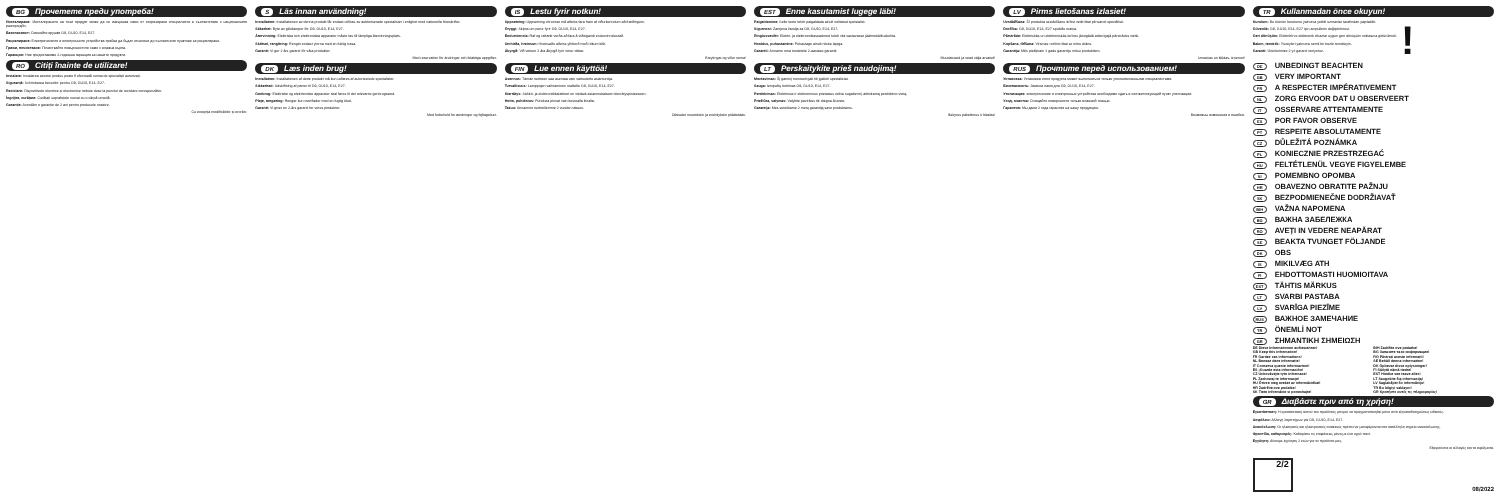BG Прочетете преди употреба!
Инсталиране: Инсталирането на този продукт може да се извършва само от оторизирани специалисти в съответствие с националните разпоредби.
Безопасност: Сменяйте крушки G9, GU10, E14, E27.
Рециклиране: Електрическите и електронните устройства трябва да бъдат отнесени до съответните пунктове за рециклиране.
Грижи, почистване: Почиствайте повърхностите само с влажна кърпа.
Гаранция: Ние предоставяме 2-годишна гаранция за нашите продукти.
RO Citiți înainte de utilizare!
Instalare: Instalarea acestui produs poate fi efectuată numai de specialiști autorizați.
Siguranță: Schimbarea becurilor pentru G9, GU10, E14, E27.
Reciclare: Dispozitivele electrice și electronice trebuie duse la punctul de reciclare corespunzător.
Îngrijire, curățare: Curățați suprafețele numai cu o cârpă umedă.
Garanție: Acordăm o garanție de 2 ani pentru produsele noastre.
Cu excepția modificărilor și erorilor.
S Läs innan användning!
Installation: Installationen av denna produkt får endast utföras av auktoriserade specialister i enlighet med nationella föreskrifter.
Säkerhet: Byte av glödlampor för G9, GU10, E14, E27.
Återvinning: Elektriska och elektroniska apparater måste tas till lämpliga återvinningsplats.
Skötsel, rengöring: Rengör endast ytorna med en fuktig trasa.
Garanti: Vi ger 2 års garanti för våra produkter.
Med reservation för ändringar och felaktiga uppgifter.
DK Læs inden brug!
Installation: Installationen af dette produkt må kun udføres af autoriserede specialister.
Sikkerhed: Udskiftning af pærer til G9, GU10, E14, E27.
Genbrug: Elektriske og elektroniske apparater skal føres til det relevante genbrugssted.
Pleje, rengøring: Rengør kun overflader med en fugtig klud.
Garanti: Vi giver en 2-års garanti for vores produkter.
Med forbehold for ændringer og fejltagelser.
IS Lestu fyrir notkun!
Uppsetning: Uppsetning vörunnar má aðeins fara fram af viðurkenndum sérfræðingum.
Öryggi: Skipta um perur fyrir G9, GU10, E14, E27.
Endurvinnsla: Raf og rafræki verða að fara á viðeigandi endurvinnslustað.
Umhirða, hreinsun: Hreinsaðu aðeins yfirborð með rökum klút.
Ábyrgð: Við veitum 2 ára ábyrgð fyrir vörur okkar.
Breytingar og villur nema!
FIN Lue ennen käyttöä!
Asennus: Tämän tuotteen saa asentaa vain valtuutettu asiantuntija.
Turvallisuus: Lamppujen vaihtaminen malleille G9, GU10, E14, E27.
Kierrätys: Sähkö- ja elektroniikkalaitteet on vietävä asianmukaiseen kierrätyspisteeseen.
Hoito, puhdistus: Puhdista pinnat vain kostealla liinalla.
Takuu: Annamme tuotteillemme 2 vuoden takuun.
Oikeudet muutoksiin ja erehdyksiin pidätetään.
EST Enne kasutamist lugege läbi!
Paigaldamine: Selle toote tohib paigaldada ainult volitatud spetsialist.
Sigurnost: Zamjena žarulja za G9, GU10, E14, E27.
Ringlussevõtt: Elektri- ja elektroonikaseadmed tuleb viia vastavasse jäätmekäitluskohta.
Hooldus, puhastamine: Puhastage ainult niiske lapiga.
Garantii: Anname oma toodetele 2-aastase garantii.
Muudatused ja vead välja arvatud!
LT Perskaitykite prieš naudojimą!
Montavimas: Šį gaminį montuoti gali tik įgalioti specialistai.
Sauga: lempučių keitimas G9, GU10, E14, E27.
Perdirbimas: Elektrinius ir elektroninius prietaisus reikia nugabenti į atitinkamą perdirbimo vietą.
Priežiūra, valymas: Valykite paviršius tik drėgna šluoste.
Garantija: Mes suteikiame 2 metų garantiją savo produktams.
Išskyrus pakeitimus ir klaidas!
LV Pirms lietošanas izlasiet!
Uzstādīšana: Šī produkta uzstādīšanu drīkst veikt tikai pilnvaroti speciālisti.
Drošība: G9, GU10, E14, E27 spuldžu maiņa.
Pārstrāde: Elektriskās un elektroniskās ierīces jānogādā attiecīgajā pārstrādes vietā.
Kopšana, tīrīšana: Virsmas notīriet tikai ar mitru drānu.
Garantija: Mēs piešķiram 2 gadu garantiju mūsu produktiem.
Izmaiņas un kļūdas, izņemot!
RUS Прочтите перед использованием!
Установка: Установка этого продукта может выполняться только уполномоченными специалистами.
Безопасность: Замена ламп для G9, GU10, E14, E27.
Утилизация: электрические и электронные устройства необходимо сдать в соответствующий пункт утилизации.
Уход, очистка: Очищайте поверхности только влажной тканью.
Гарантия: Мы даем 2 года гарантии на нашу продукцию.
Возможны изменения и ошибки.
TR Kullanmadan önce okuyun!
Kurulum: Bu ürünün kurulumu yalnızca yetkili uzmanlar tarafından yapılabilir.
Güvenlik: G9, GU10, E14, E27 için ampullerin değiştirilmesi.
Geri dönüşüm: Elektrikli ve elektronik cihazlar uygun geri dönüşüm noktasına götürülmeli.
Bakım, temizlik: Yüzeyleri yalnızca nemli bir bezle temizleyin.
Garanti: Ürünlerimize 2 yıl garanti veriyoruz.
!
DE UNBEDINGT BEACHTEN
GB VERY IMPORTANT
FR A RESPECTER IMPÉRATIVEMENT
NL ZORG ERVOOR DAT U OBSERVEERT
IT OSSERVARE ATTENTAMENTE
ES POR FAVOR OBSERVE
PT RESPEITE ABSOLUTAMENTE
CZ DŮLEŽITÁ POZNÁMKA
PL KONIECZNIE PRZESTRZEGAĆ
HU FELTÉTLENÜL VEGYE FIGYELEMBE
SI POMEMBNO OPOMBA
HR OBAVEZNO OBRATITE PAŽNJU
SK BEZPODMIENEČNE DODRŽIAVAŤ
BIH VAŽNA NAPOMENA
BG ВАЖНА ЗАБЕЛЕЖКА
RO AVEȚI IN VEDERE NEAPĂRAT
SE BEAKTA TVUNGET FÖLJANDE
DK OBS
IS MIKILVÆG ATH
FI EHDOTTOMASTI HUOMIOITAVA
EST TÄHTIS MÄRKUS
LT SVARBI PASTABA
LV SVARĪGA PIEZĪME
RUS ВАЖНОЕ ЗАМЕЧАНИЕ
TR ÖNEMLİ NOT
GR ΣΗΜΑΝΤΙΚΗ ΣΗΜΕΙΩΣΗ
DE Diese Informationen aufbewahren!
BIH Zadržite ove podatke!
GB Keep this information!
BG Запазете тази информация!
FR Gardez ces informations!
RO Păstrați aceste informații!
NL Bewaar deze informatie!
SE Behåll denna information!
IT Conserva queste informazioni!
DK Opbevar disse oplysninger!
ES ¡Guarde esta información!
FI Säilytä nämä tiedot!
CZ Uchovávejte tyto informace!
EST Hoidke see teave alles!
PL Zachowaj te informacje!
LT Saugokite šią informaciją!
HU Őrizze meg ezeket az információkat!
LV Saglabājiet šo informāciju!
HR Zadržite ove podatke!
TR Bu bilgiyi saklayın!
SK Tieto informácie si ponechajte!
GR Κρατήστε αυτές τις πληροφορίες!
GR Διαβάστε πριν από τη χρήση!
Εγκατάσταση: Η εγκατάσταση αυτού του προϊόντος μπορεί να πραγματοποιηθεί μόνο από εξουσιοδοτημένους ειδικούς.
Ασφάλεια: Αλλαγή λαμπτήρων για G9, GU10, E14, E27.
Ανακύκλωση: Οι ηλεκτρικές και ηλεκτρονικές συσκευές πρέπει να μεταφέρονται στο κατάλληλο σημείο ανακύκλωσης.
Φροντίδα, καθαρισμός: Καθαρίστε τις επιφάνειες μόνο με ένα υγρό πανί.
Εγγύηση: Δίνουμε εγγύηση 2 ετών για τα προϊόντα μας.
Εξαιρούνται οι αλλαγές και τα σφάλματα.
2/2
08/2022